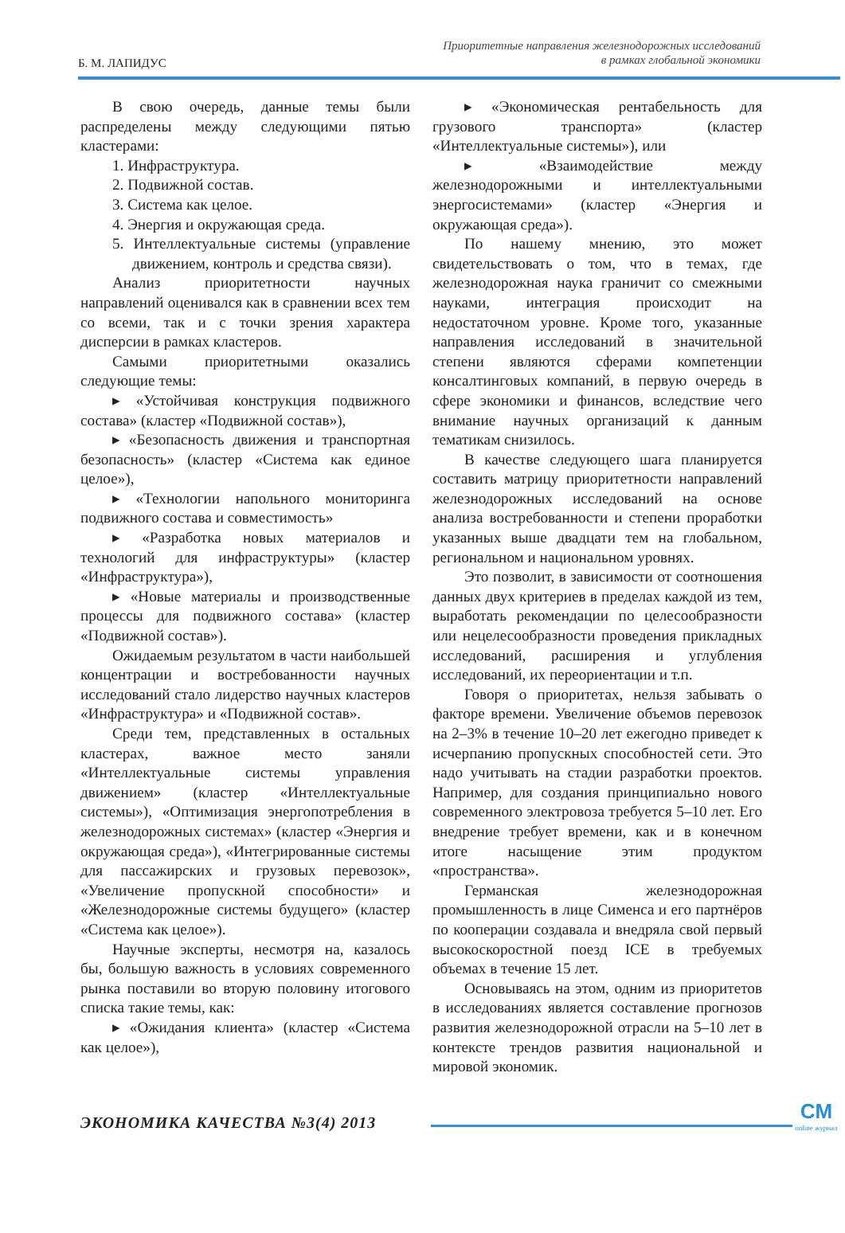Б. М. ЛАПИДУС
Приоритетные направления железнодорожных исследований
в рамках глобальной экономики
В свою очередь, данные темы были распределены между следующими пятью кластерами:
1. Инфраструктура.
2. Подвижной состав.
3. Система как целое.
4. Энергия и окружающая среда.
5. Интеллектуальные системы (управление движением, контроль и средства связи).
Анализ приоритетности научных направлений оценивался как в сравнении всех тем со всеми, так и с точки зрения характера дисперсии в рамках кластеров.
Самыми приоритетными оказались следующие темы:
▸ «Устойчивая конструкция подвижного состава» (кластер «Подвижной состав»),
▸ «Безопасность движения и транспортная безопасность» (кластер «Система как единое целое»),
▸ «Технологии напольного мониторинга подвижного состава и совместимость»
▸ «Разработка новых материалов и технологий для инфраструктуры» (кластер «Инфраструктура»),
▸ «Новые материалы и производственные процессы для подвижного состава» (кластер «Подвижной состав»).
Ожидаемым результатом в части наибольшей концентрации и востребованности научных исследований стало лидерство научных кластеров «Инфраструктура» и «Подвижной состав».
Среди тем, представленных в остальных кластерах, важное место заняли «Интеллектуальные системы управления движением» (кластер «Интеллектуальные системы»), «Оптимизация энергопотребления в железнодорожных системах» (кластер «Энергия и окружающая среда»), «Интегрированные системы для пассажирских и грузовых перевозок», «Увеличение пропускной способности» и «Железнодорожные системы будущего» (кластер «Система как целое»).
Научные эксперты, несмотря на, казалось бы, большую важность в условиях современного рынка поставили во вторую половину итогового списка такие темы, как:
▸ «Ожидания клиента» (кластер «Система как целое»),
▸ «Экономическая рентабельность для грузового транспорта» (кластер «Интеллектуальные системы»), или
▸ «Взаимодействие между железнодорожными и интеллектуальными энергосистемами» (кластер «Энергия и окружающая среда»).
По нашему мнению, это может свидетельствовать о том, что в темах, где железнодорожная наука граничит со смежными науками, интеграция происходит на недостаточном уровне. Кроме того, указанные направления исследований в значительной степени являются сферами компетенции консалтинговых компаний, в первую очередь в сфере экономики и финансов, вследствие чего внимание научных организаций к данным тематикам снизилось.
В качестве следующего шага планируется составить матрицу приоритетности направлений железнодорожных исследований на основе анализа востребованности и степени проработки указанных выше двадцати тем на глобальном, региональном и национальном уровнях.
Это позволит, в зависимости от соотношения данных двух критериев в пределах каждой из тем, выработать рекомендации по целесообразности или нецелесообразности проведения прикладных исследований, расширения и углубления исследований, их переориентации и т.п.
Говоря о приоритетах, нельзя забывать о факторе времени. Увеличение объемов перевозок на 2–3% в течение 10–20 лет ежегодно приведет к исчерпанию пропускных способностей сети. Это надо учитывать на стадии разработки проектов. Например, для создания принципиально нового современного электровоза требуется 5–10 лет. Его внедрение требует времени, как и в конечном итоге насыщение этим продуктом «пространства».
Германская железнодорожная промышленность в лице Сименса и его партнёров по кооперации создавала и внедряла свой первый высокоскоростной поезд ICE в требуемых объемах в течение 15 лет.
Основываясь на этом, одним из приоритетов в исследованиях является составление прогнозов развития железнодорожной отрасли на 5–10 лет в контексте трендов развития национальной и мировой экономик.
ЭКОНОМИКА КАЧЕСТВА №3(4) 2013
CM
online журнал